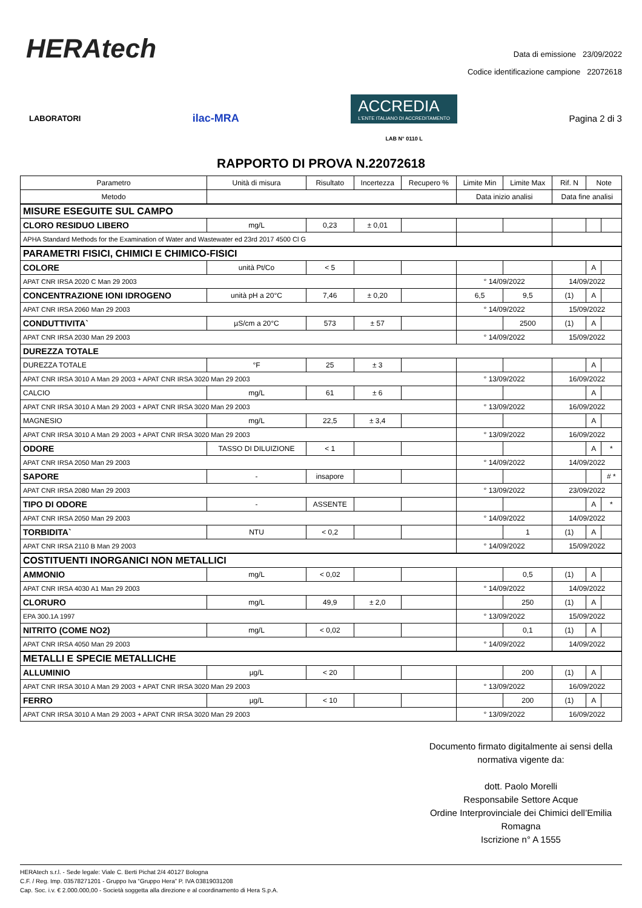HERAtech
Data di emissione 23/09/2022
Codice identificazione campione 22072618
LABORATORI ilac-MRA
ACCREDIA
L'ENTE ITALIANO DI ACCREDITAMENTO
LAB N° 0110 L
Pagina 2 di 3
RAPPORTO DI PROVA N.22072618
| Parametro | Unità di misura | Risultato | Incertezza | Recupero % | Limite Min | Limite Max | Rif. N | Note | |
| Metodo | | | | | Data inizio analisi | | Data fine analisi | | |
| MISURE ESEGUITE SUL CAMPO | | | | | | | | | |
| CLORO RESIDUO LIBERO | mg/L | 0,23 | ± 0,01 | | | | | | |
| APHA Standard Methods for the Examination of Water and Wastewater ed 23rd 2017 4500 Cl G | | | | | | | | | |
| PARAMETRI FISICI, CHIMICI E CHIMICO-FISICI | | | | | | | | | |
| COLORE | unità Pt/Co | < 5 | | | | | | A | |
| APAT CNR IRSA 2020 C Man 29 2003 | | | | | ° 14/09/2022 | | 14/09/2022 | | |
| CONCENTRAZIONE IONI IDROGENO | unità pH a 20°C | 7,46 | ± 0,20 | | 6,5 | 9,5 | (1) | A | |
| APAT CNR IRSA 2060 Man 29 2003 | | | | | ° 14/09/2022 | | 15/09/2022 | | |
| CONDUTTIVITA` | µS/cm a 20°C | 573 | ± 57 | | | 2500 | (1) | A | |
| APAT CNR IRSA 2030 Man 29 2003 | | | | | ° 14/09/2022 | | 15/09/2022 | | |
| DUREZZA TOTALE | | | | | | | | | |
| DUREZZA TOTALE | °F | 25 | ± 3 | | | | | A | |
| APAT CNR IRSA 3010 A Man 29 2003 + APAT CNR IRSA 3020 Man 29 2003 | | | | | ° 13/09/2022 | | 16/09/2022 | | |
| CALCIO | mg/L | 61 | ± 6 | | | | | A | |
| APAT CNR IRSA 3010 A Man 29 2003 + APAT CNR IRSA 3020 Man 29 2003 | | | | | ° 13/09/2022 | | 16/09/2022 | | |
| MAGNESIO | mg/L | 22,5 | ± 3,4 | | | | | A | |
| APAT CNR IRSA 3010 A Man 29 2003 + APAT CNR IRSA 3020 Man 29 2003 | | | | | ° 13/09/2022 | | 16/09/2022 | | |
| ODORE | TASSO DI DILUIZIONE | < 1 | | | | | | A | * |
| APAT CNR IRSA 2050 Man 29 2003 | | | | | ° 14/09/2022 | | 14/09/2022 | | |
| SAPORE | - | insapore | | | | | | | # * |
| APAT CNR IRSA 2080 Man 29 2003 | | | | | ° 13/09/2022 | | 23/09/2022 | | |
| TIPO DI ODORE | - | ASSENTE | | | | | | A | * |
| APAT CNR IRSA 2050 Man 29 2003 | | | | | ° 14/09/2022 | | 14/09/2022 | | |
| TORBIDITA` | NTU | < 0,2 | | | | 1 | (1) | A | |
| APAT CNR IRSA 2110 B Man 29 2003 | | | | | ° 14/09/2022 | | 15/09/2022 | | |
| COSTITUENTI INORGANICI NON METALLICI | | | | | | | | | |
| AMMONIO | mg/L | < 0,02 | | | | 0,5 | (1) | A | |
| APAT CNR IRSA 4030 A1 Man 29 2003 | | | | | ° 14/09/2022 | | 14/09/2022 | | |
| CLORURO | mg/L | 49,9 | ± 2,0 | | | 250 | (1) | A | |
| EPA 300.1A 1997 | | | | | ° 13/09/2022 | | 15/09/2022 | | |
| NITRITO (COME NO2) | mg/L | < 0,02 | | | | 0,1 | (1) | A | |
| APAT CNR IRSA 4050 Man 29 2003 | | | | | ° 14/09/2022 | | 14/09/2022 | | |
| METALLI E SPECIE METALLICHE | | | | | | | | | |
| ALLUMINIO | µg/L | < 20 | | | | 200 | (1) | A | |
| APAT CNR IRSA 3010 A Man 29 2003 + APAT CNR IRSA 3020 Man 29 2003 | | | | | ° 13/09/2022 | | 16/09/2022 | | |
| FERRO | µg/L | < 10 | | | | 200 | (1) | A | |
| APAT CNR IRSA 3010 A Man 29 2003 + APAT CNR IRSA 3020 Man 29 2003 | | | | | ° 13/09/2022 | | 16/09/2022 | | |
Documento firmato digitalmente ai sensi della normativa vigente da:
dott. Paolo Morelli
Responsabile Settore Acque
Ordine Interprovinciale dei Chimici dell’Emilia Romagna
Iscrizione n° A 1555
HERAtech s.r.l. - Sede legale: Viale C. Berti Pichat 2/4 40127 Bologna
C.F. / Reg. Imp. 03578271201 - Gruppo Iva “Gruppo Hera” P. IVA 03819031208
Cap. Soc. i.v. € 2.000.000,00 - Società soggetta alla direzione e al coordinamento di Hera S.p.A.